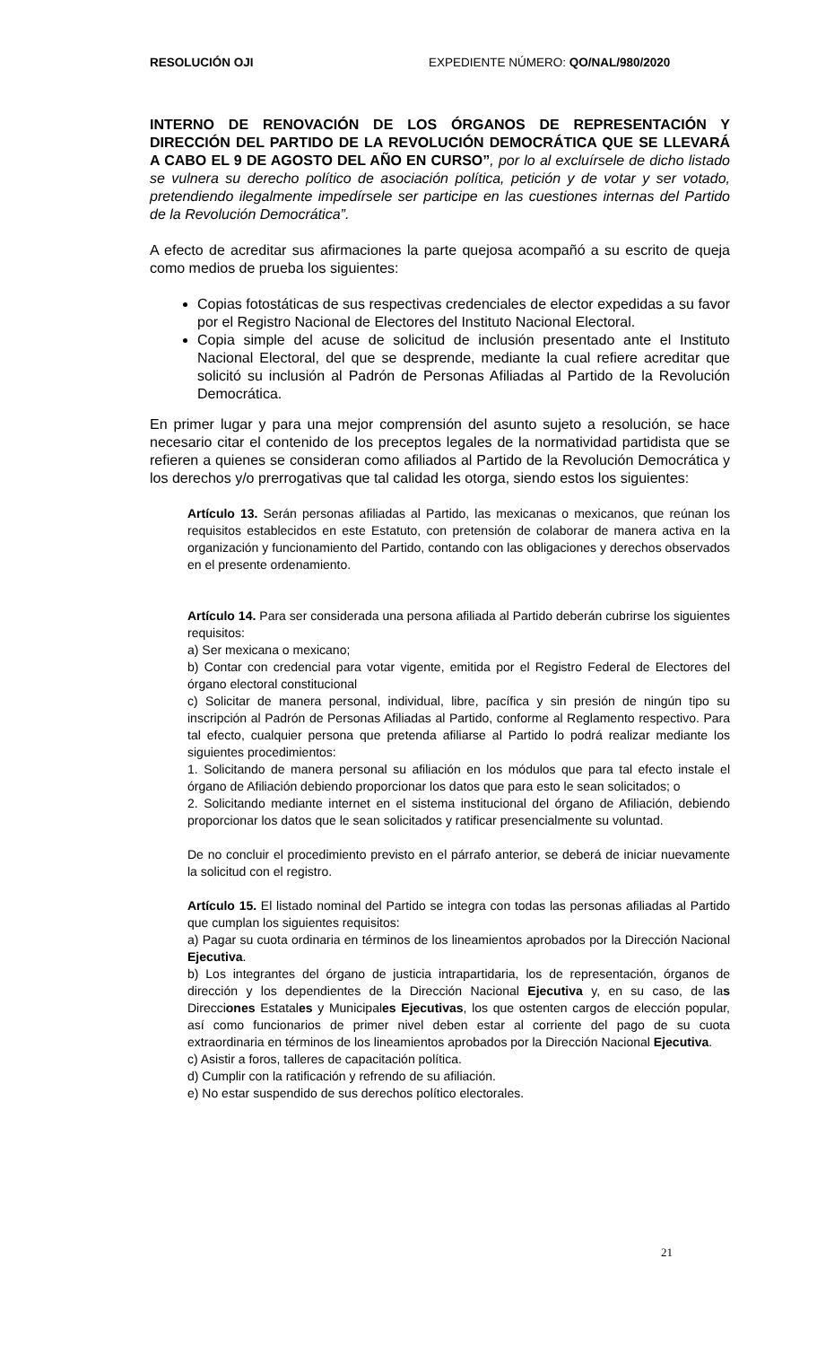RESOLUCIÓN OJI EXPEDIENTE NÚMERO: QO/NAL/980/2020
INTERNO DE RENOVACIÓN DE LOS ÓRGANOS DE REPRESENTACIÓN Y DIRECCIÓN DEL PARTIDO DE LA REVOLUCIÓN DEMOCRÁTICA QUE SE LLEVARÁ A CABO EL 9 DE AGOSTO DEL AÑO EN CURSO”, por lo al excluírsele de dicho listado se vulnera su derecho político de asociación política, petición y de votar y ser votado, pretendiendo ilegalmente impedírsele ser participe en las cuestiones internas del Partido de la Revolución Democrática”.
A efecto de acreditar sus afirmaciones la parte quejosa acompañó a su escrito de queja como medios de prueba los siguientes:
Copias fotostáticas de sus respectivas credenciales de elector expedidas a su favor por el Registro Nacional de Electores del Instituto Nacional Electoral.
Copia simple del acuse de solicitud de inclusión presentado ante el Instituto Nacional Electoral, del que se desprende, mediante la cual refiere acreditar que solicitó su inclusión al Padrón de Personas Afiliadas al Partido de la Revolución Democrática.
En primer lugar y para una mejor comprensión del asunto sujeto a resolución, se hace necesario citar el contenido de los preceptos legales de la normatividad partidista que se refieren a quienes se consideran como afiliados al Partido de la Revolución Democrática y los derechos y/o prerrogativas que tal calidad les otorga, siendo estos los siguientes:
Artículo 13. Serán personas afiliadas al Partido, las mexicanas o mexicanos, que reúnan los requisitos establecidos en este Estatuto, con pretensión de colaborar de manera activa en la organización y funcionamiento del Partido, contando con las obligaciones y derechos observados en el presente ordenamiento.
Artículo 14. Para ser considerada una persona afiliada al Partido deberán cubrirse los siguientes requisitos:
a) Ser mexicana o mexicano;
b) Contar con credencial para votar vigente, emitida por el Registro Federal de Electores del órgano electoral constitucional
c) Solicitar de manera personal, individual, libre, pacífica y sin presión de ningún tipo su inscripción al Padrón de Personas Afiliadas al Partido, conforme al Reglamento respectivo. Para tal efecto, cualquier persona que pretenda afiliarse al Partido lo podrá realizar mediante los siguientes procedimientos:
1. Solicitando de manera personal su afiliación en los módulos que para tal efecto instale el órgano de Afiliación debiendo proporcionar los datos que para esto le sean solicitados; o
2. Solicitando mediante internet en el sistema institucional del órgano de Afiliación, debiendo proporcionar los datos que le sean solicitados y ratificar presencialmente su voluntad.
De no concluir el procedimiento previsto en el párrafo anterior, se deberá de iniciar nuevamente la solicitud con el registro.
Artículo 15. El listado nominal del Partido se integra con todas las personas afiliadas al Partido que cumplan los siguientes requisitos:
a) Pagar su cuota ordinaria en términos de los lineamientos aprobados por la Dirección Nacional Ejecutiva.
b) Los integrantes del órgano de justicia intrapartidaria, los de representación, órganos de dirección y los dependientes de la Dirección Nacional Ejecutiva y, en su caso, de las Direcciones Estatales y Municipales Ejecutivas, los que ostenten cargos de elección popular, así como funcionarios de primer nivel deben estar al corriente del pago de su cuota extraordinaria en términos de los lineamientos aprobados por la Dirección Nacional Ejecutiva.
c) Asistir a foros, talleres de capacitación política.
d) Cumplir con la ratificación y refrendo de su afiliación.
e) No estar suspendido de sus derechos político electorales.
21